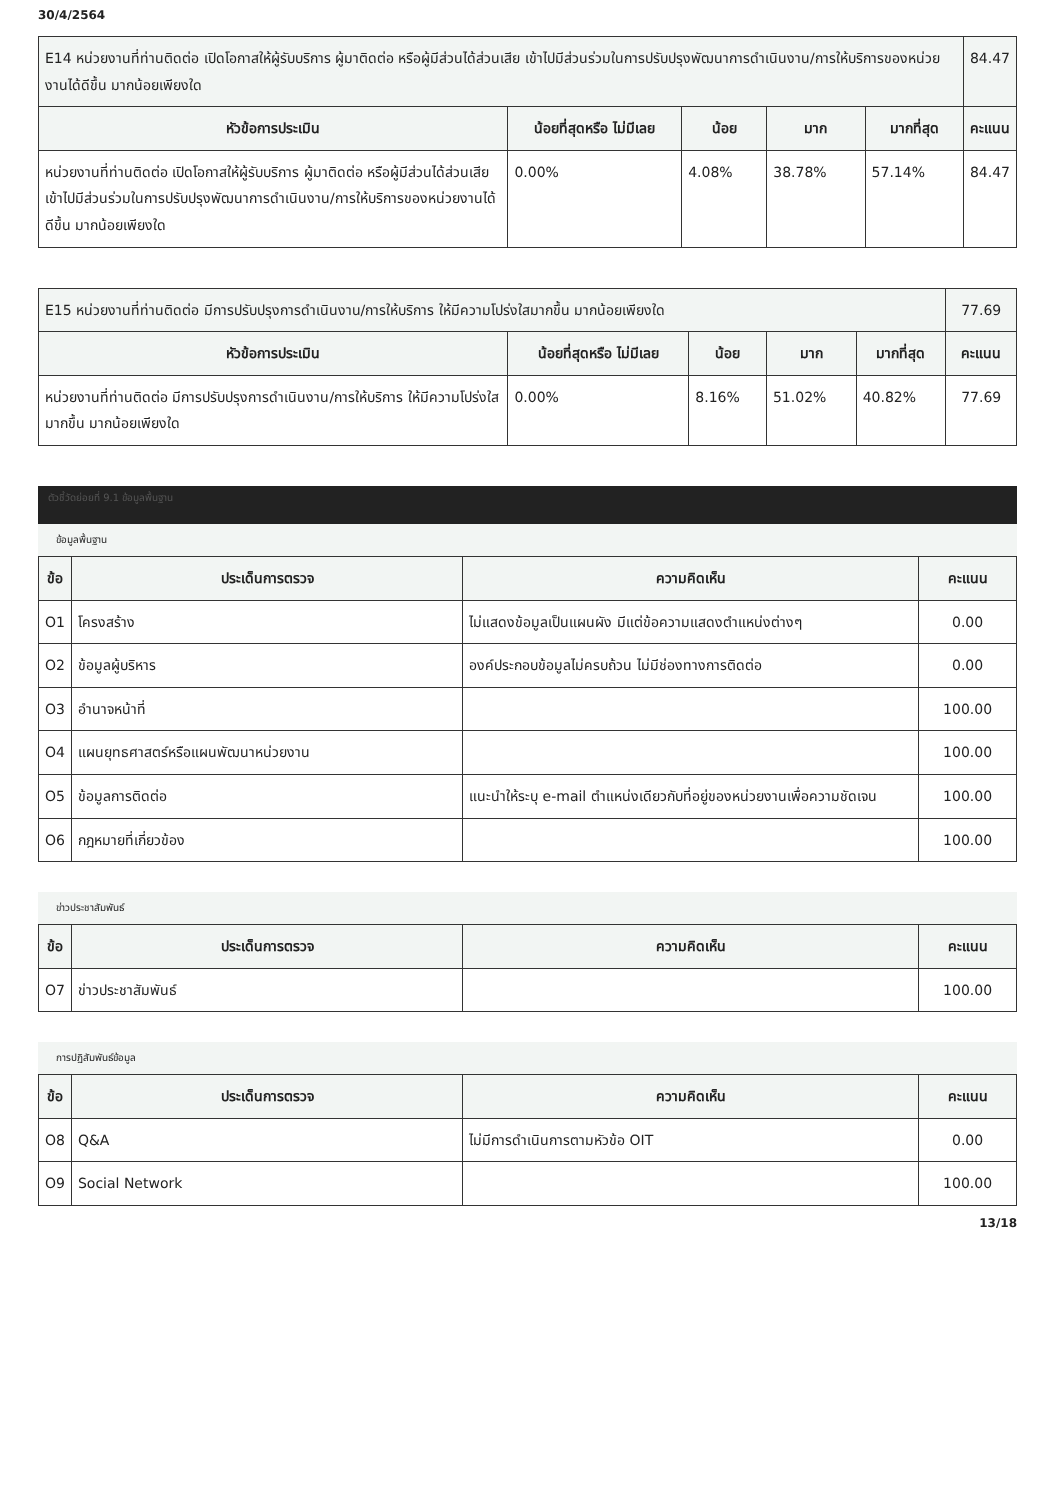30/4/2564
| E14 หน่วยงานที่ท่านติดต่อ เปิดโอกาสให้ผู้รับบริการ ผู้มาติดต่อ หรือผู้มีส่วนได้ส่วนเสีย เข้าไปมีส่วนร่วมในการปรับปรุงพัฒนาการดำเนินงาน/การให้บริการของหน่วยงานได้ดีขึ้น มากน้อยเพียงใด | | | | | 84.47 |
| หัวข้อการประเมิน | น้อยที่สุดหรือ ไม่มีเลย | น้อย | มาก | มากที่สุด | คะแนน |
| หน่วยงานที่ท่านติดต่อ เปิดโอกาสให้ผู้รับบริการ ผู้มาติดต่อ หรือผู้มีส่วนได้ส่วนเสีย เข้าไปมีส่วนร่วมในการปรับปรุงพัฒนาการดำเนินงาน/การให้บริการของหน่วยงานได้ดีขึ้น มากน้อยเพียงใด | 0.00% | 4.08% | 38.78% | 57.14% | 84.47 |
| E15 หน่วยงานที่ท่านติดต่อ มีการปรับปรุงการดำเนินงาน/การให้บริการ ให้มีความโปร่งใสมากขึ้น มากน้อยเพียงใด | | | | | 77.69 |
| หัวข้อการประเมิน | น้อยที่สุดหรือ ไม่มีเลย | น้อย | มาก | มากที่สุด | คะแนน |
| หน่วยงานที่ท่านติดต่อ มีการปรับปรุงการดำเนินงาน/การให้บริการ ให้มีความโปร่งใสมากขึ้น มากน้อยเพียงใด | 0.00% | 8.16% | 51.02% | 40.82% | 77.69 |
ตัวชี้วัดย่อยที่ 9.1 ข้อมูลพื้นฐาน
ข้อมูลพื้นฐาน
| ข้อ | ประเด็นการตรวจ | ความคิดเห็น | คะแนน |
| --- | --- | --- | --- |
| O1 | โครงสร้าง | ไม่แสดงข้อมูลเป็นแผนผัง มีแต่ข้อความแสดงตำแหน่งต่างๆ | 0.00 |
| O2 | ข้อมูลผู้บริหาร | องค์ประกอบข้อมูลไม่ครบถ้วน ไม่มีช่องทางการติดต่อ | 0.00 |
| O3 | อำนาจหน้าที่ | | 100.00 |
| O4 | แผนยุทธศาสตร์หรือแผนพัฒนาหน่วยงาน | | 100.00 |
| O5 | ข้อมูลการติดต่อ | แนะนำให้ระบุ e-mail ตำแหน่งเดียวกับที่อยู่ของหน่วยงานเพื่อความชัดเจน | 100.00 |
| O6 | กฎหมายที่เกี่ยวข้อง | | 100.00 |
ข่าวประชาสัมพันธ์
| ข้อ | ประเด็นการตรวจ | ความคิดเห็น | คะแนน |
| --- | --- | --- | --- |
| O7 | ข่าวประชาสัมพันธ์ | | 100.00 |
การปฏิสัมพันธ์ข้อมูล
| ข้อ | ประเด็นการตรวจ | ความคิดเห็น | คะแนน |
| --- | --- | --- | --- |
| O8 | Q&A | ไม่มีการดำเนินการตามหัวข้อ OIT | 0.00 |
| O9 | Social Network | | 100.00 |
13/18